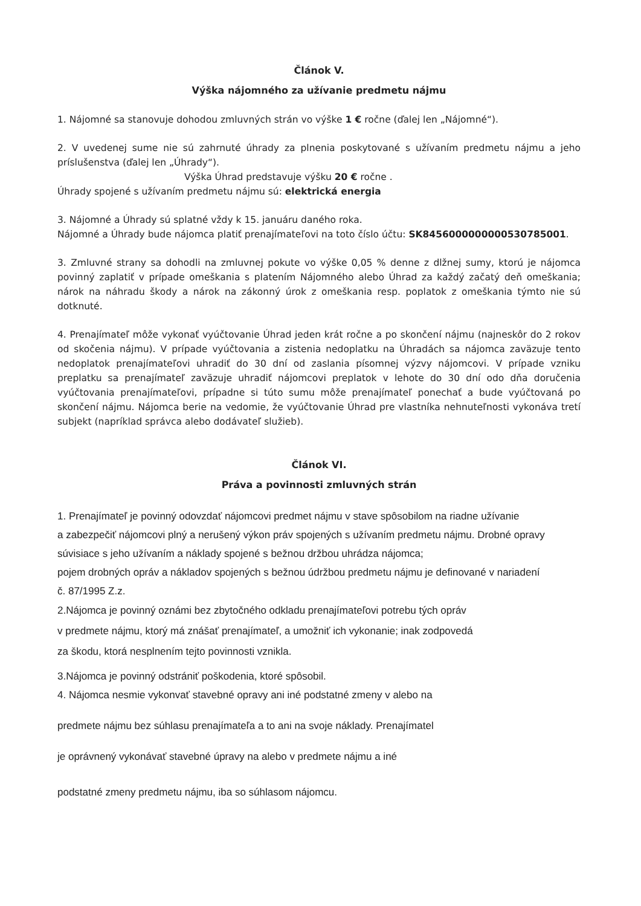Článok V.
Výška nájomného za užívanie predmetu nájmu
1. Nájomné sa stanovuje dohodou zmluvných strán vo výške 1 € ročne (ďalej len „Nájomné“).
2. V uvedenej sume nie sú zahrnuté úhrady za plnenia poskytované s užívaním predmetu nájmu a jeho príslušenstva (ďalej len „Úhrady“).
Výška Úhrad predstavuje výšku 20 € ročne .
Úhrady spojené s užívaním predmetu nájmu sú: elektrická energia
3. Nájomné a Úhrady sú splatné vždy k 15. januáru daného roka.
Nájomné a Úhrady bude nájomca platiť prenajímateľovi na toto číslo účtu: SK8456000000000530785001.
3. Zmluvné strany sa dohodli na zmluvnej pokute vo výške 0,05 % denne z dlžnej sumy, ktorú je nájomca povinný zaplatiť v prípade omeškania s platením Nájomného alebo Úhrad za každý začatý deň omeškania; nárok na náhradu škody a nárok na zákonný úrok z omeškania resp. poplatok z omeškania týmto nie sú dotknuté.
4. Prenajímateľ môže vykonať vyúčtovanie Úhrad jeden krát ročne a po skončení nájmu (najneskôr do 2 rokov od skočenia nájmu). V prípade vyúčtovania a zistenia nedoplatku na Úhradách sa nájomca zaväzuje tento nedoplatok prenajímateľovi uhradiť do 30 dní od zaslania písomnej výzvy nájomcovi. V prípade vzniku preplatku sa prenajímateľ zaväzuje uhradiť nájomcovi preplatok v lehote do 30 dní odo dňa doručenia vyúčtovania prenajímateľovi, prípadne si túto sumu môže prenajímateľ ponechať a bude vyúčtovaná po skončení nájmu. Nájomca berie na vedomie, že vyúčtovanie Úhrad pre vlastníka nehnuteľnosti vykonáva tretí subjekt (napríklad správca alebo dodávateľ služieb).
Článok VI.
Práva a povinnosti zmluvných strán
1. Prenajímateľ je povinný odovzdať nájomcovi predmet nájmu v stave spôsobilom na riadne užívanie
a zabezpečiť nájomcovi plný a nerušený výkon práv spojených s užívaním predmetu nájmu. Drobné opravy
súvisiace s jeho užívaním a náklady spojené s bežnou držbou uhrádza nájomca;
pojem drobných opráv a nákladov spojených s bežnou údržbou predmetu nájmu je definované v nariadení
č. 87/1995 Z.z.
2.Nájomca je povinný oznámi bez zbytočného odkladu prenajímateľovi potrebu tých opráv
v predmete nájmu, ktorý má znášať prenajímateľ, a umožniť ich vykonanie; inak zodpovedá
za škodu, ktorá nesplnením tejto povinnosti vznikla.
3.Nájomca je povinný odstrániť poškodenia, ktoré spôsobil.
4. Nájomca nesmie vykonvať stavebné opravy ani iné podstatné zmeny v alebo na
predmete nájmu bez súhlasu prenajímateľa a to ani na svoje náklady. Prenajímatel
je oprávnený vykonávať stavebné úpravy na alebo v predmete nájmu a iné
podstatné zmeny predmetu nájmu, iba so súhlasom nájomcu.